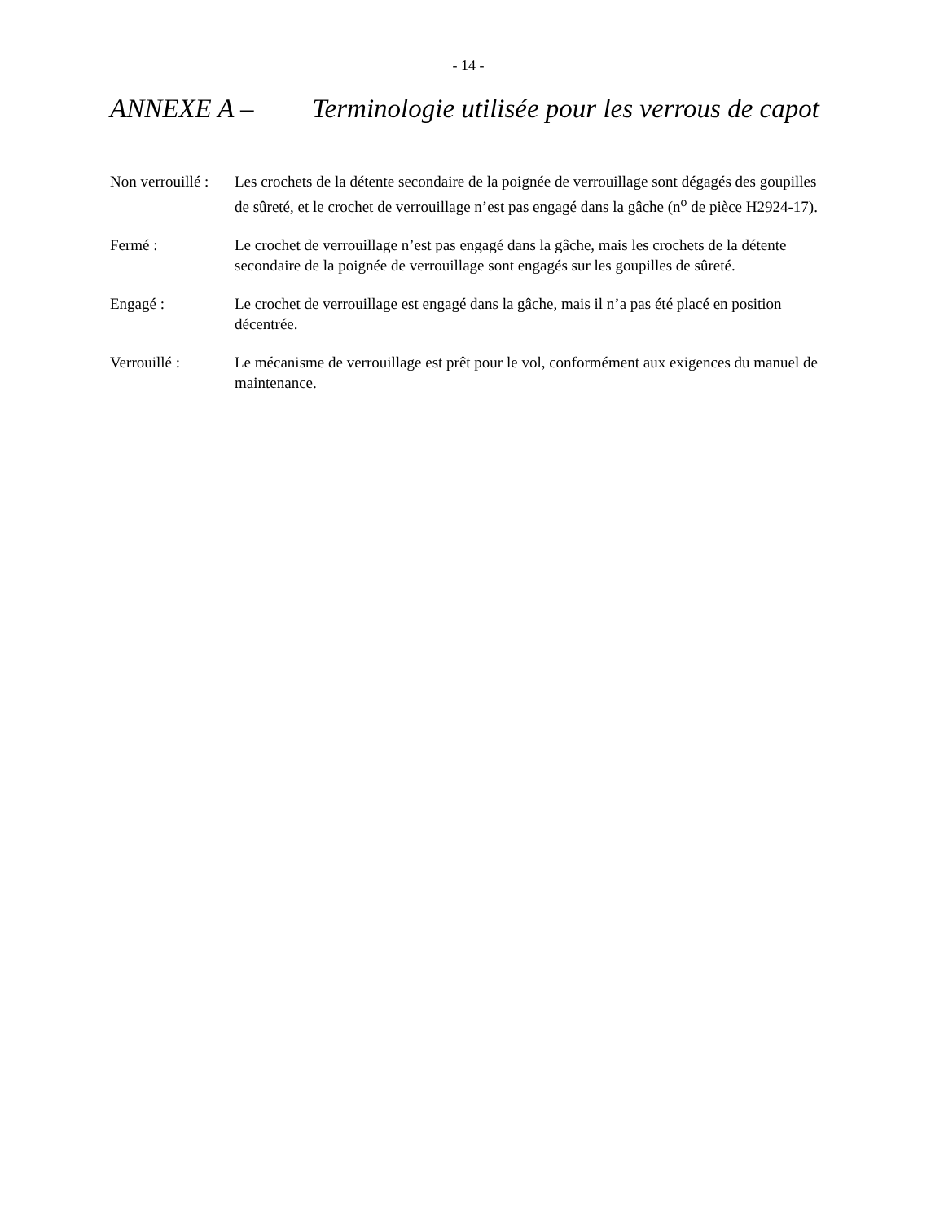- 14 -
ANNEXE A – Terminologie utilisée pour les verrous de capot
Non verrouillé :
Les crochets de la détente secondaire de la poignée de verrouillage sont dégagés des goupilles de sûreté, et le crochet de verrouillage n’est pas engagé dans la gâche (n<sup>o</sup> de pièce H2924-17).
Fermé : Le crochet de verrouillage n’est pas engagé dans la gâche, mais les crochets de la détente secondaire de la poignée de verrouillage sont engagés sur les goupilles de sûreté.
Engagé : Le crochet de verrouillage est engagé dans la gâche, mais il n’a pas été placé en position décentrée.
Verrouillé : Le mécanisme de verrouillage est prêt pour le vol, conformément aux exigences du manuel de maintenance.